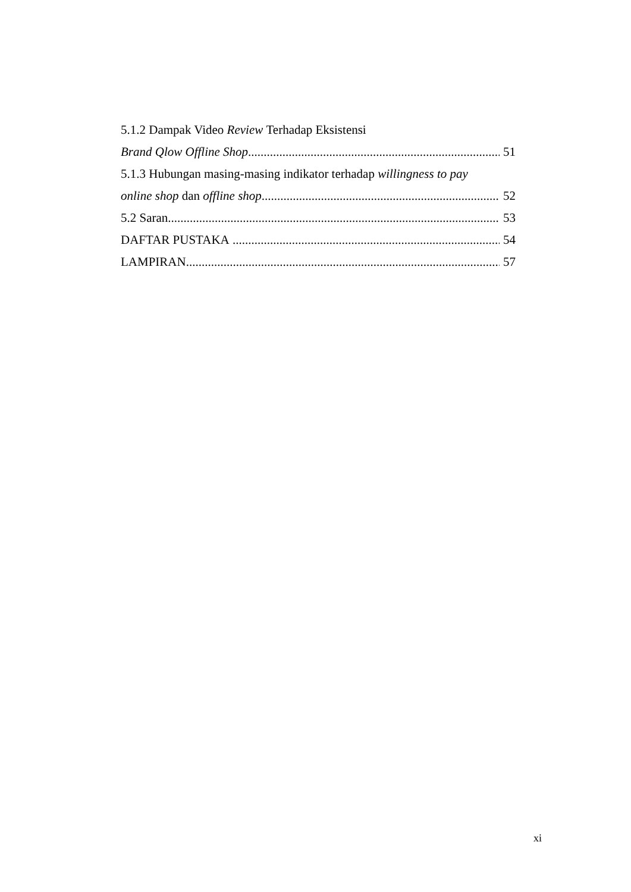5.1.2 Dampak Video Review Terhadap Eksistensi
Brand Qlow Offline Shop 51
5.1.3 Hubungan masing-masing indikator terhadap willingness to pay
online shop dan offline shop 52
5.2 Saran 53
DAFTAR PUSTAKA 54
LAMPIRAN 57
xi